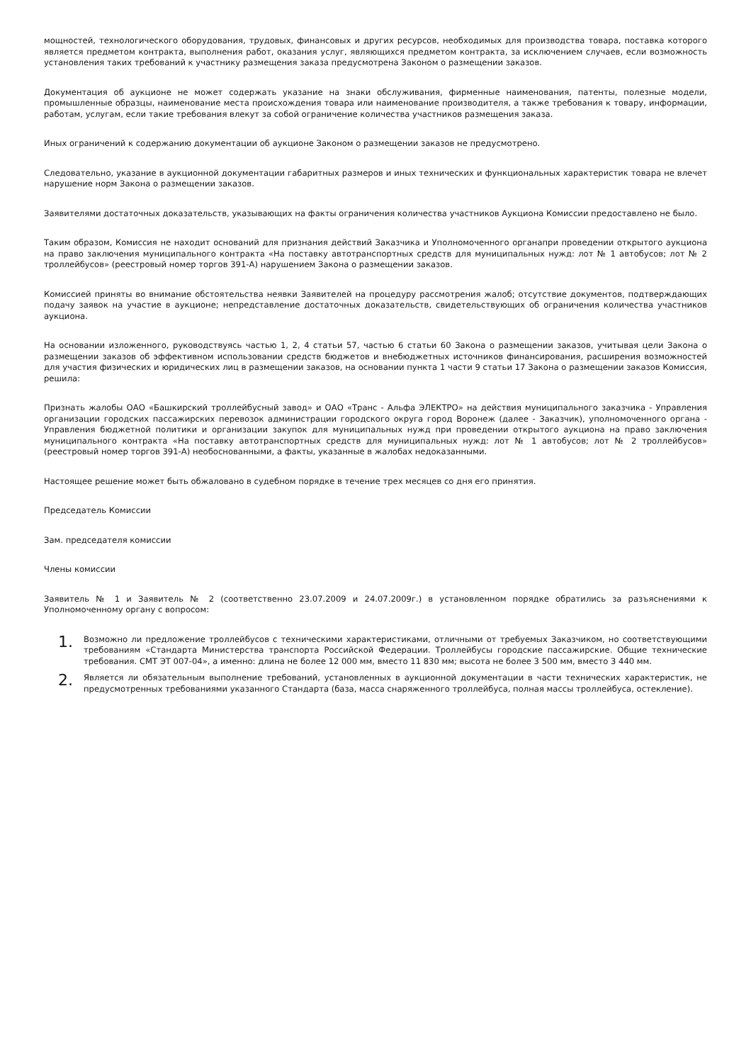мощностей, технологического оборудования, трудовых, финансовых и других ресурсов, необходимых для производства товара, поставка которого является предметом контракта, выполнения работ, оказания услуг, являющихся предметом контракта, за исключением случаев, если возможность установления таких требований к участнику размещения заказа предусмотрена Законом о размещении заказов.
Документация об аукционе не может содержать указание на знаки обслуживания, фирменные наименования, патенты, полезные модели, промышленные образцы, наименование места происхождения товара или наименование производителя, а также требования к товару, информации, работам, услугам, если такие требования влекут за собой ограничение количества участников размещения заказа.
Иных ограничений к содержанию документации об аукционе Законом о размещении заказов не предусмотрено.
Следовательно, указание в аукционной документации габаритных размеров и иных технических и функциональных характеристик товара не влечет нарушение норм Закона о размещении заказов.
Заявителями достаточных доказательств, указывающих на факты ограничения количества участников Аукциона Комиссии предоставлено не было.
Таким образом, Комиссия не находит оснований для признания действий Заказчика и Уполномоченного органапри проведении открытого аукциона на право заключения муниципального контракта «На поставку автотранспортных средств для муниципальных нужд: лот № 1 автобусов; лот № 2 троллейбусов» (реестровый номер торгов 391-А) нарушением Закона о размещении заказов.
Комиссией приняты во внимание обстоятельства неявки Заявителей на процедуру рассмотрения жалоб; отсутствие документов, подтверждающих подачу заявок на участие в аукционе; непредставление достаточных доказательств, свидетельствующих об ограничения количества участников аукциона.
На основании изложенного, руководствуясь частью 1, 2, 4 статьи 57, частью 6 статьи 60 Закона о размещении заказов, учитывая цели Закона о размещении заказов об эффективном использовании средств бюджетов и внебюджетных источников финансирования, расширения возможностей для участия физических и юридических лиц в размещении заказов, на основании пункта 1 части 9 статьи 17 Закона о размещении заказов Комиссия, решила:
Признать жалобы ОАО «Башкирский троллейбусный завод» и ОАО «Транс - Альфа ЭЛЕКТРО» на действия муниципального заказчика - Управления организации городских пассажирских перевозок администрации городского округа город Воронеж (далее - Заказчик), уполномоченного органа - Управления бюджетной политики и организации закупок для муниципальных нужд при проведении открытого аукциона на право заключения муниципального контракта «На поставку автотранспортных средств для муниципальных нужд: лот № 1 автобусов; лот № 2 троллейбусов» (реестровый номер торгов 391-А) необоснованными, а факты, указанные в жалобах недоказанными.
Настоящее решение может быть обжаловано в судебном порядке в течение трех месяцев со дня его принятия.
Председатель Комиссии
Зам. председателя комиссии
Члены комиссии
Заявитель № 1 и Заявитель № 2 (соответственно 23.07.2009 и 24.07.2009г.) в установленном порядке обратились за разъяснениями к Уполномоченному органу с вопросом:
1. Возможно ли предложение троллейбусов с техническими характеристиками, отличными от требуемых Заказчиком, но соответствующими требованиям «Стандарта Министерства транспорта Российской Федерации. Троллейбусы городские пассажирские. Общие технические требования. СМТ ЭТ 007-04», а именно: длина не более 12 000 мм, вместо 11 830 мм; высота не более 3 500 мм, вместо 3 440 мм.
2. Является ли обязательным выполнение требований, установленных в аукционной документации в части технических характеристик, не предусмотренных требованиями указанного Стандарта (база, масса снаряженного троллейбуса, полная массы троллейбуса, остекление).